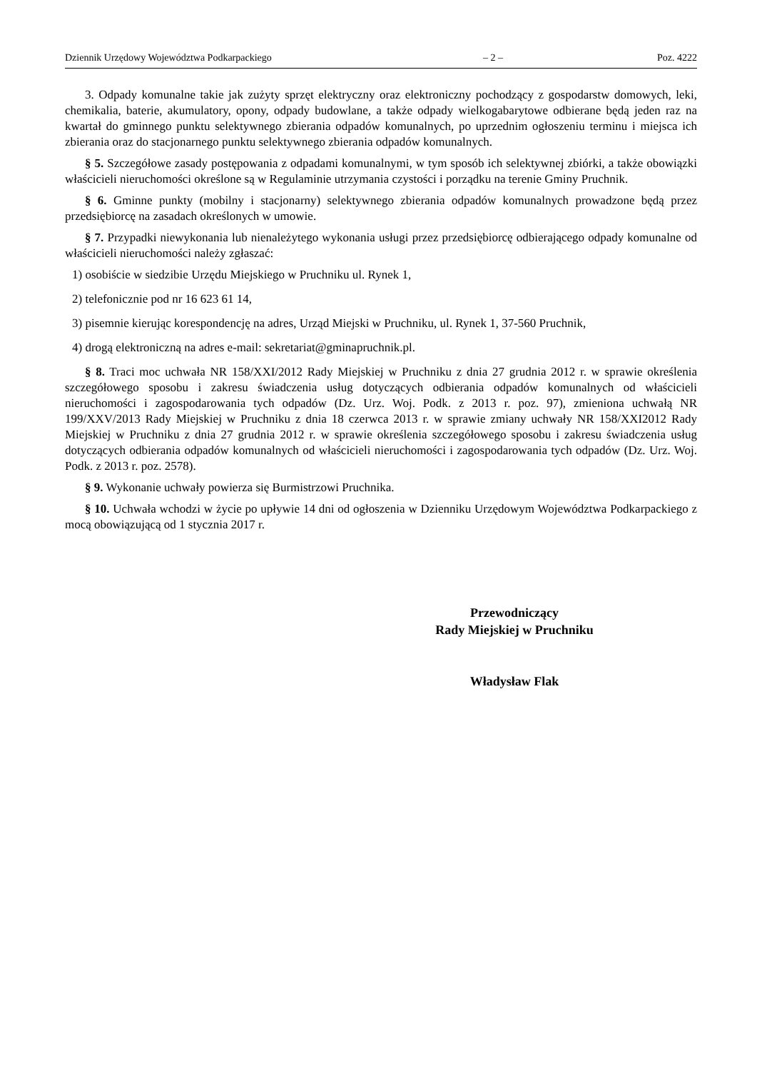Dziennik Urzędowy Województwa Podkarpackiego – 2 – Poz. 4222
3. Odpady komunalne takie jak zużyty sprzęt elektryczny oraz elektroniczny pochodzący z gospodarstw domowych, leki, chemikalia, baterie, akumulatory, opony, odpady budowlane, a także odpady wielkogabarytowe odbierane będą jeden raz na kwartał do gminnego punktu selektywnego zbierania odpadów komunalnych, po uprzednim ogłoszeniu terminu i miejsca ich zbierania oraz do stacjonarnego punktu selektywnego zbierania odpadów komunalnych.
§ 5. Szczegółowe zasady postępowania z odpadami komunalnymi, w tym sposób ich selektywnej zbiórki, a także obowiązki właścicieli nieruchomości określone są w Regulaminie utrzymania czystości i porządku na terenie Gminy Pruchnik.
§ 6. Gminne punkty (mobilny i stacjonarny) selektywnego zbierania odpadów komunalnych prowadzone będą przez przedsiębiorcę na zasadach określonych w umowie.
§ 7. Przypadki niewykonania lub nienależytego wykonania usługi przez przedsiębiorcę odbierającego odpady komunalne od właścicieli nieruchomości należy zgłaszać:
1) osobiście w siedzibie Urzędu Miejskiego w Pruchniku ul. Rynek 1,
2) telefonicznie pod nr 16 623 61 14,
3) pisemnie kierując korespondencję na adres, Urząd Miejski w Pruchniku, ul. Rynek 1, 37-560 Pruchnik,
4) drogą elektroniczną na adres e-mail: sekretariat@gminapruchnik.pl.
§ 8. Traci moc uchwała NR 158/XXI/2012 Rady Miejskiej w Pruchniku z dnia 27 grudnia 2012 r. w sprawie określenia szczegółowego sposobu i zakresu świadczenia usług dotyczących odbierania odpadów komunalnych od właścicieli nieruchomości i zagospodarowania tych odpadów (Dz. Urz. Woj. Podk. z 2013 r. poz. 97), zmieniona uchwałą NR 199/XXV/2013 Rady Miejskiej w Pruchniku z dnia 18 czerwca 2013 r. w sprawie zmiany uchwały NR 158/XXI2012 Rady Miejskiej w Pruchniku z dnia 27 grudnia 2012 r. w sprawie określenia szczegółowego sposobu i zakresu świadczenia usług dotyczących odbierania odpadów komunalnych od właścicieli nieruchomości i zagospodarowania tych odpadów (Dz. Urz. Woj. Podk. z 2013 r. poz. 2578).
§ 9. Wykonanie uchwały powierza się Burmistrzowi Pruchnika.
§ 10. Uchwała wchodzi w życie po upływie 14 dni od ogłoszenia w Dzienniku Urzędowym Województwa Podkarpackiego z mocą obowiązującą od 1 stycznia 2017 r.
Przewodniczący
Rady Miejskiej w Pruchniku
Władysław Flak